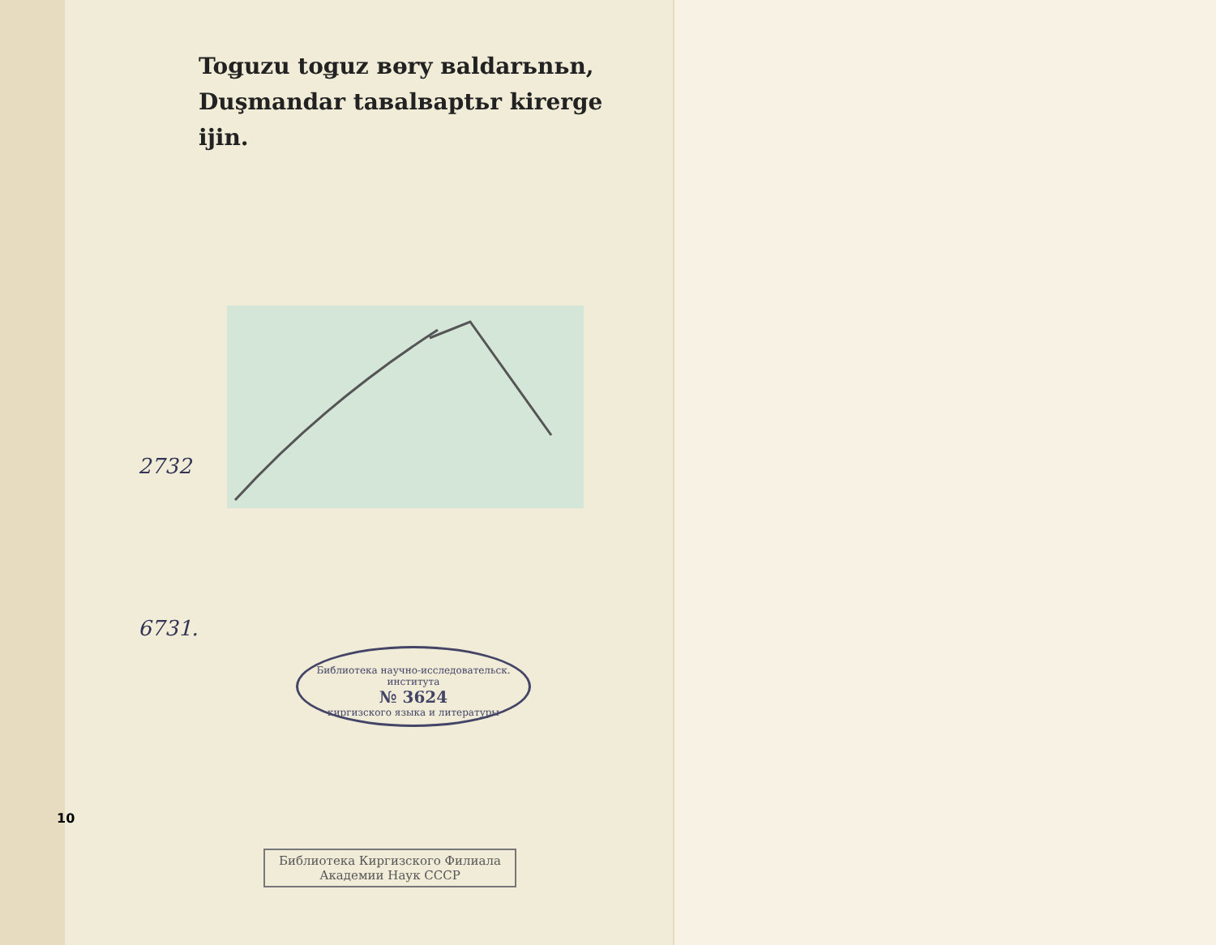2732
6731.
10
Toǥuzu toǥuz вөry вaldarьnьn,
Duşmandar taвalвaptьr kirerge ijin.
Библиотека научно-исследовательск. института
№ 3624
киргизского языка и литературы
Библиотека Киргизского Филиала
Академии Наук СССР